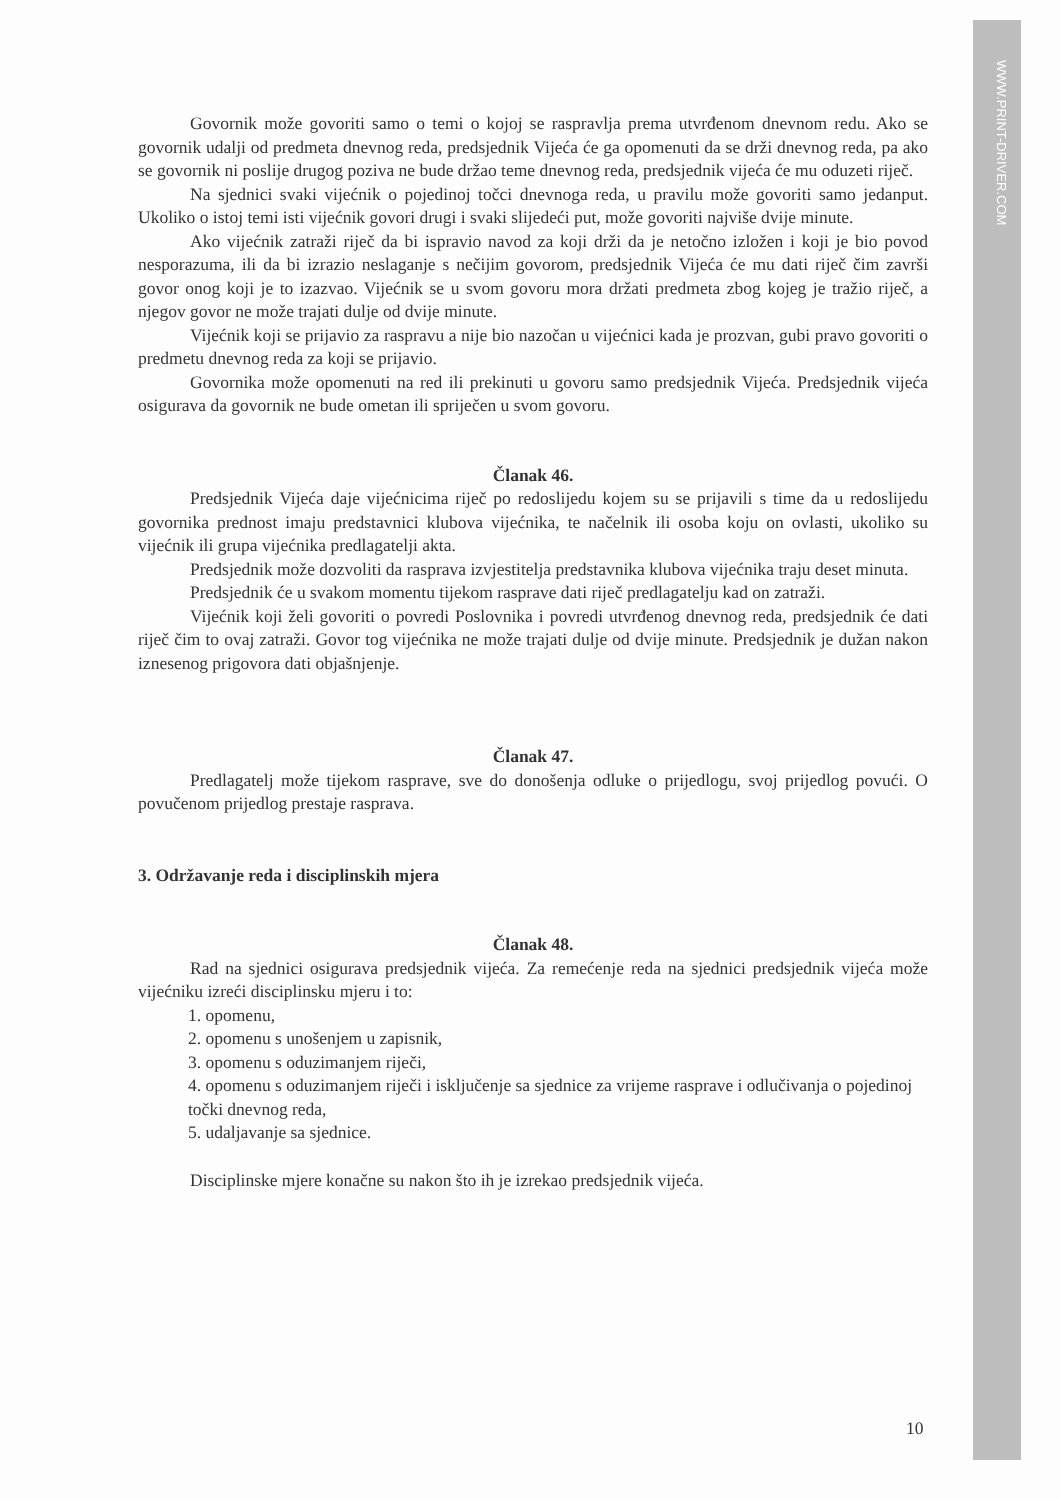WWW.PRINT-DRIVER.COM
Govornik može govoriti samo o temi o kojoj se raspravlja prema utvrđenom dnevnom redu. Ako se govornik udalji od predmeta dnevnog reda, predsjednik Vijeća će ga opomenuti da se drži dnevnog reda, pa ako se govornik ni poslije drugog poziva ne bude držao teme dnevnog reda, predsjednik vijeća će mu oduzeti riječ.
Na sjednici svaki vijećnik o pojedinoj točci dnevnoga reda, u pravilu može govoriti samo jedanput. Ukoliko o istoj temi isti vijećnik govori drugi i svaki slijedeći put, može govoriti najviše dvije minute.
Ako vijećnik zatraži riječ da bi ispravio navod za koji drži da je netočno izložen i koji je bio povod nesporazuma, ili da bi izrazio neslaganje s nečijim govorom, predsjednik Vijeća će mu dati riječ čim završi govor onog koji je to izazvao. Vijećnik se u svom govoru mora držati predmeta zbog kojeg je tražio riječ, a njegov govor ne može trajati dulje od dvije minute.
Vijećnik koji se prijavio za raspravu a nije bio nazočan u vijećnici kada je prozvan, gubi pravo govoriti o predmetu dnevnog reda za koji se prijavio.
Govornika može opomenuti na red ili prekinuti u govoru samo predsjednik Vijeća. Predsjednik vijeća osigurava da govornik ne bude ometan ili spriječen u svom govoru.
Članak 46.
Predsjednik Vijeća daje vijećnicima riječ po redoslijedu kojem su se prijavili s time da u redoslijedu govornika prednost imaju predstavnici klubova vijećnika, te načelnik ili osoba koju on ovlasti, ukoliko su vijećnik ili grupa vijećnika predlagatelji akta.
Predsjednik može dozvoliti da rasprava izvjestitelja predstavnika klubova vijećnika traju deset minuta.
Predsjednik će u svakom momentu tijekom rasprave dati riječ predlagatelju kad on zatraži.
Vijećnik koji želi govoriti o povredi Poslovnika i povredi utvrđenog dnevnog reda, predsjednik će dati riječ čim to ovaj zatraži. Govor tog vijećnika ne može trajati dulje od dvije minute. Predsjednik je dužan nakon iznesenog prigovora dati objašnjenje.
Članak 47.
Predlagatelj može tijekom rasprave, sve do donošenja odluke o prijedlogu, svoj prijedlog povući. O povučenom prijedlog prestaje rasprava.
3. Održavanje reda i disciplinskih mjera
Članak 48.
Rad na sjednici osigurava predsjednik vijeća. Za remećenje reda na sjednici predsjednik vijeća može vijećniku izreći disciplinsku mjeru i to:
1. opomenu,
2. opomenu s unošenjem u zapisnik,
3. opomenu s oduzimanjem riječi,
4. opomenu s oduzimanjem riječi i isključenje sa sjednice za vrijeme rasprave i odlučivanja o pojedinoj točki dnevnog reda,
5. udaljavanje sa sjednice.
Disciplinske mjere konačne su nakon što ih je izrekao predsjednik vijeća.
10